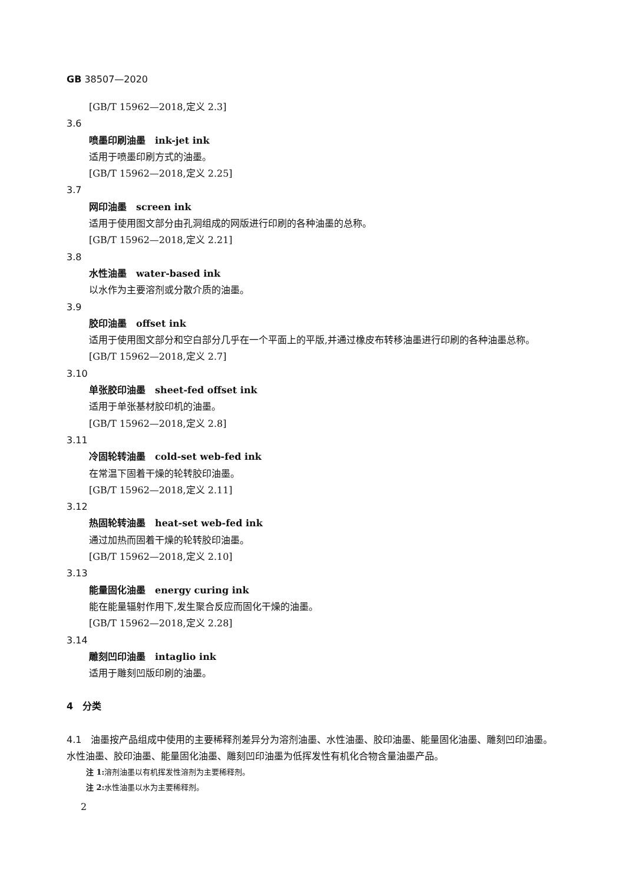GB 38507—2020
[GB/T 15962—2018,定义 2.3]
3.6
喷墨印刷油墨　ink-jet ink
适用于喷墨印刷方式的油墨。
[GB/T 15962—2018,定义 2.25]
3.7
网印油墨　screen ink
适用于使用图文部分由孔洞组成的网版进行印刷的各种油墨的总称。
[GB/T 15962—2018,定义 2.21]
3.8
水性油墨　water-based ink
以水作为主要溶剂或分散介质的油墨。
3.9
胶印油墨　offset ink
适用于使用图文部分和空白部分几乎在一个平面上的平版,并通过橡皮布转移油墨进行印刷的各种油墨总称。
[GB/T 15962—2018,定义 2.7]
3.10
单张胶印油墨　sheet-fed offset ink
适用于单张基材胶印机的油墨。
[GB/T 15962—2018,定义 2.8]
3.11
冷固轮转油墨　cold-set web-fed ink
在常温下固着干燥的轮转胶印油墨。
[GB/T 15962—2018,定义 2.11]
3.12
热固轮转油墨　heat-set web-fed ink
通过加热而固着干燥的轮转胶印油墨。
[GB/T 15962—2018,定义 2.10]
3.13
能量固化油墨　energy curing ink
能在能量辐射作用下,发生聚合反应而固化干燥的油墨。
[GB/T 15962—2018,定义 2.28]
3.14
雕刻凹印油墨　intaglio ink
适用于雕刻凹版印刷的油墨。
4　分类
4.1　油墨按产品组成中使用的主要稀释剂差异分为溶剂油墨、水性油墨、胶印油墨、能量固化油墨、雕刻凹印油墨。水性油墨、胶印油墨、能量固化油墨、雕刻凹印油墨为低挥发性有机化合物含量油墨产品。
注 1: 溶剂油墨以有机挥发性溶剂为主要稀释剂。
注 2: 水性油墨以水为主要稀释剂。
2